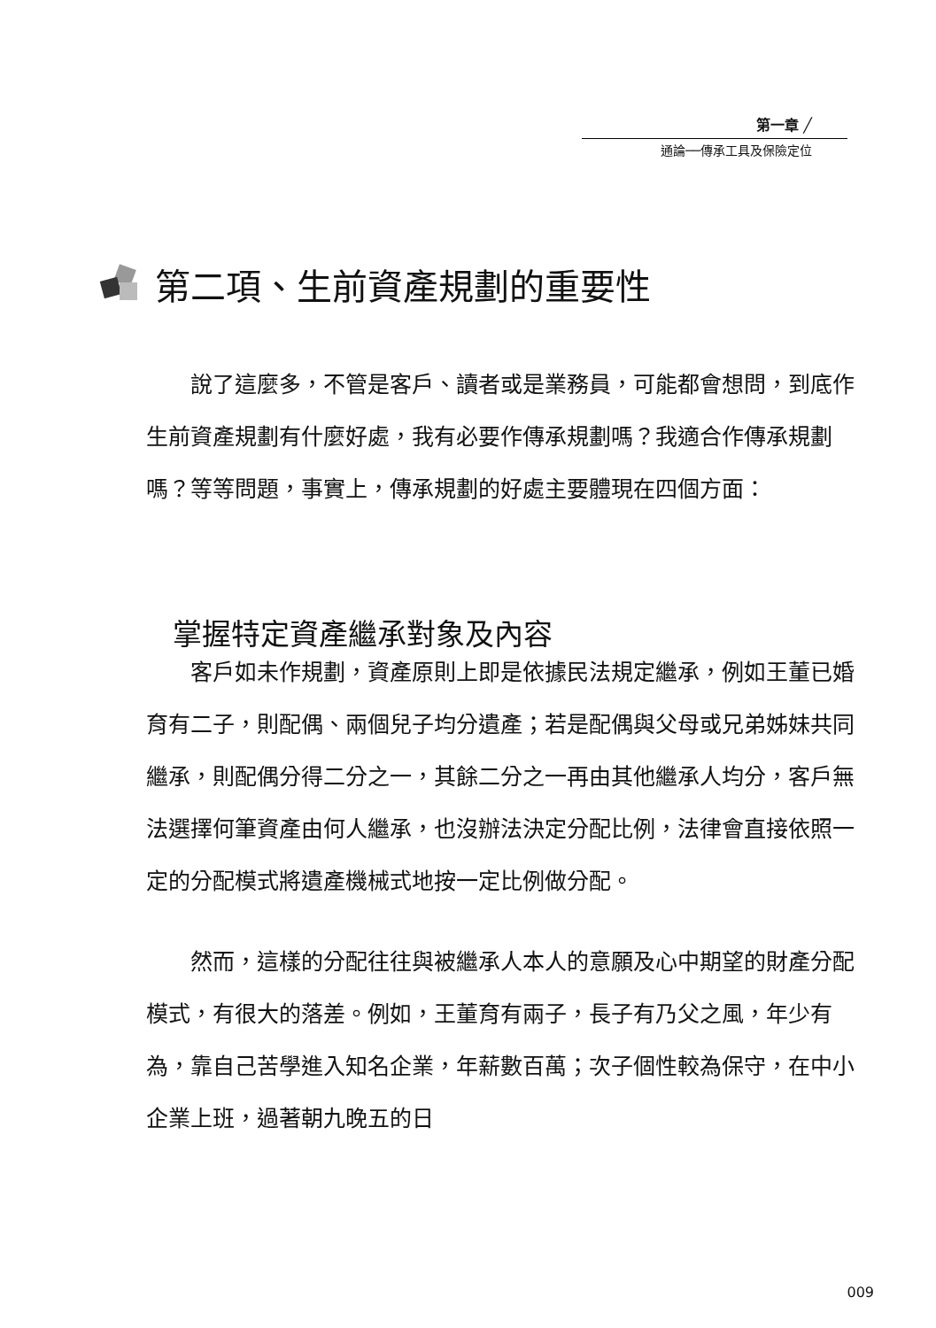第一章 ╱
通論──傳承工具及保險定位
第二項、生前資產規劃的重要性
說了這麼多，不管是客戶、讀者或是業務員，可能都會想問，到底作生前資產規劃有什麼好處，我有必要作傳承規劃嗎？我適合作傳承規劃嗎？等等問題，事實上，傳承規劃的好處主要體現在四個方面：
客戶如未作規劃，資產原則上即是依據民法規定繼承，例如王董已婚育有二子，則配偶、兩個兒子均分遺產；若是配偶與父母或兄弟姊妹共同繼承，則配偶分得二分之一，其餘二分之一再由其他繼承人均分，客戶無法選擇何筆資產由何人繼承，也沒辦法決定分配比例，法律會直接依照一定的分配模式將遺產機械式地按一定比例做分配。
然而，這樣的分配往往與被繼承人本人的意願及心中期望的財產分配模式，有很大的落差。例如，王董育有兩子，長子有乃父之風，年少有為，靠自己苦學進入知名企業，年薪數百萬；次子個性較為保守，在中小企業上班，過著朝九晚五的日
掌握特定資產繼承對象及內容
009